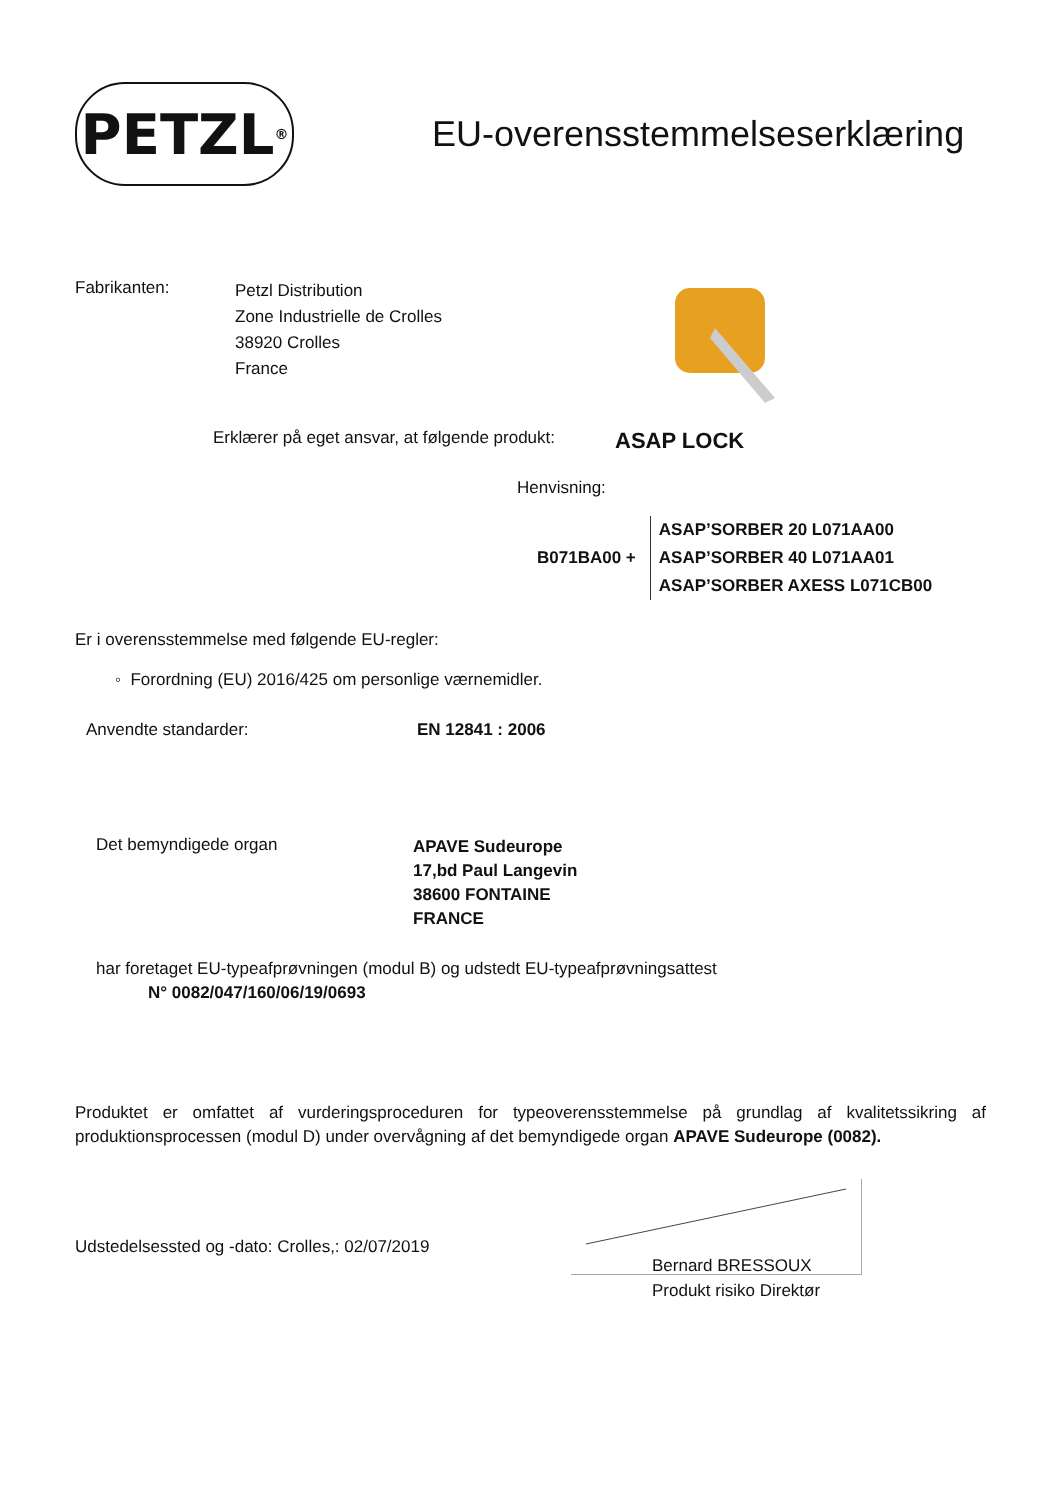PETZL<sup>®</sup>
EU-overensstemmelseserklæring
Fabrikanten:
Petzl Distribution
Zone Industrielle de Crolles
38920 Crolles
France
Erklærer på eget ansvar, at følgende produkt:
ASAP LOCK
Henvisning:
B071BA00 +
ASAP’SORBER 20 L071AA00
ASAP’SORBER 40 L071AA01
ASAP’SORBER AXESS L071CB00
Er i overensstemmelse med følgende EU-regler:
◦ Forordning (EU) 2016/425 om personlige værnemidler.
Anvendte standarder: EN 12841 : 2006
Det bemyndigede organ
APAVE Sudeurope
17,bd Paul Langevin
38600 FONTAINE
FRANCE
har foretaget EU-typeafprøvningen (modul B) og udstedt EU-typeafprøvningsattest
N° 0082/047/160/06/19/0693
Produktet er omfattet af vurderingsproceduren for typeoverensstemmelse på grundlag af kvalitetssikring af produktionsprocessen (modul D) under overvågning af det bemyndigede organ APAVE Sudeurope (0082).
Udstedelsessted og -dato: Crolles,: 02/07/2019
Bernard BRESSOUX
Produkt risiko Direktør